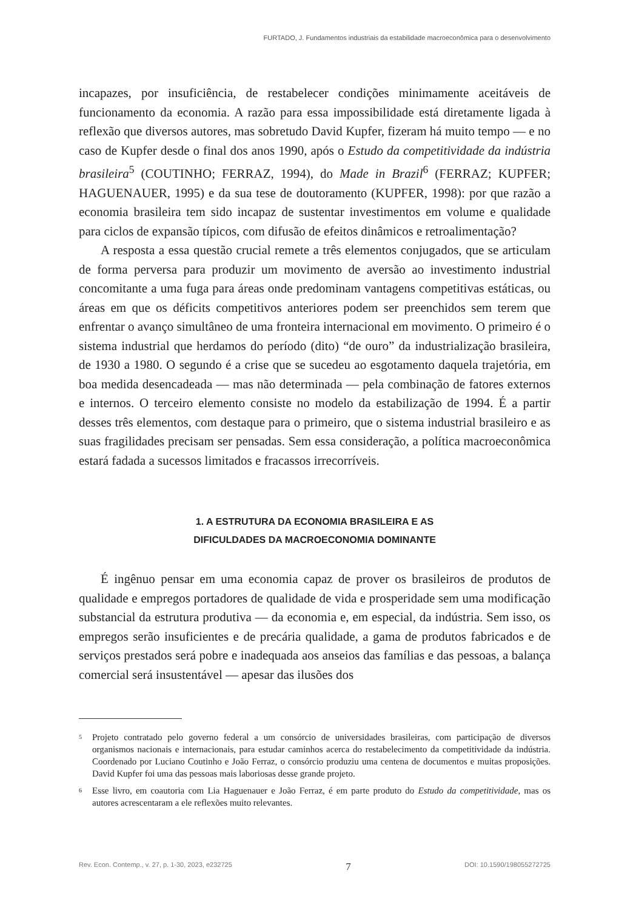FURTADO, J. Fundamentos industriais da estabilidade macroeconômica para o desenvolvimento
incapazes, por insuficiência, de restabelecer condições minimamente aceitáveis de funcionamento da economia. A razão para essa impossibilidade está diretamente ligada à reflexão que diversos autores, mas sobretudo David Kupfer, fizeram há muito tempo — e no caso de Kupfer desde o final dos anos 1990, após o Estudo da competitividade da indústria brasileira<sup>5</sup> (COUTINHO; FERRAZ, 1994), do Made in Brazil<sup>6</sup> (FERRAZ; KUPFER; HAGUENAUER, 1995) e da sua tese de doutoramento (KUPFER, 1998): por que razão a economia brasileira tem sido incapaz de sustentar investimentos em volume e qualidade para ciclos de expansão típicos, com difusão de efeitos dinâmicos e retroalimentação?
A resposta a essa questão crucial remete a três elementos conjugados, que se articulam de forma perversa para produzir um movimento de aversão ao investimento industrial concomitante a uma fuga para áreas onde predominam vantagens competitivas estáticas, ou áreas em que os déficits competitivos anteriores podem ser preenchidos sem terem que enfrentar o avanço simultâneo de uma fronteira internacional em movimento. O primeiro é o sistema industrial que herdamos do período (dito) “de ouro” da industrialização brasileira, de 1930 a 1980. O segundo é a crise que se sucedeu ao esgotamento daquela trajetória, em boa medida desencadeada — mas não determinada — pela combinação de fatores externos e internos. O terceiro elemento consiste no modelo da estabilização de 1994. É a partir desses três elementos, com destaque para o primeiro, que o sistema industrial brasileiro e as suas fragilidades precisam ser pensadas. Sem essa consideração, a política macroeconômica estará fadada a sucessos limitados e fracassos irrecorríveis.
1. A ESTRUTURA DA ECONOMIA BRASILEIRA E AS
DIFICULDADES DA MACROECONOMIA DOMINANTE
É ingênuo pensar em uma economia capaz de prover os brasileiros de produtos de qualidade e empregos portadores de qualidade de vida e prosperidade sem uma modificação substancial da estrutura produtiva — da economia e, em especial, da indústria. Sem isso, os empregos serão insuficientes e de precária qualidade, a gama de produtos fabricados e de serviços prestados será pobre e inadequada aos anseios das famílias e das pessoas, a balança comercial será insustentável — apesar das ilusões dos
<sup>5</sup> Projeto contratado pelo governo federal a um consórcio de universidades brasileiras, com participação de diversos organismos nacionais e internacionais, para estudar caminhos acerca do restabelecimento da competitividade da indústria. Coordenado por Luciano Coutinho e João Ferraz, o consórcio produziu uma centena de documentos e muitas proposições. David Kupfer foi uma das pessoas mais laboriosas desse grande projeto.
<sup>6</sup> Esse livro, em coautoria com Lia Haguenauer e João Ferraz, é em parte produto do Estudo da competitividade, mas os autores acrescentaram a ele reflexões muito relevantes.
Rev. Econ. Contemp., v. 27, p. 1-30, 2023, e232725 7 DOI: 10.1590/198055272725